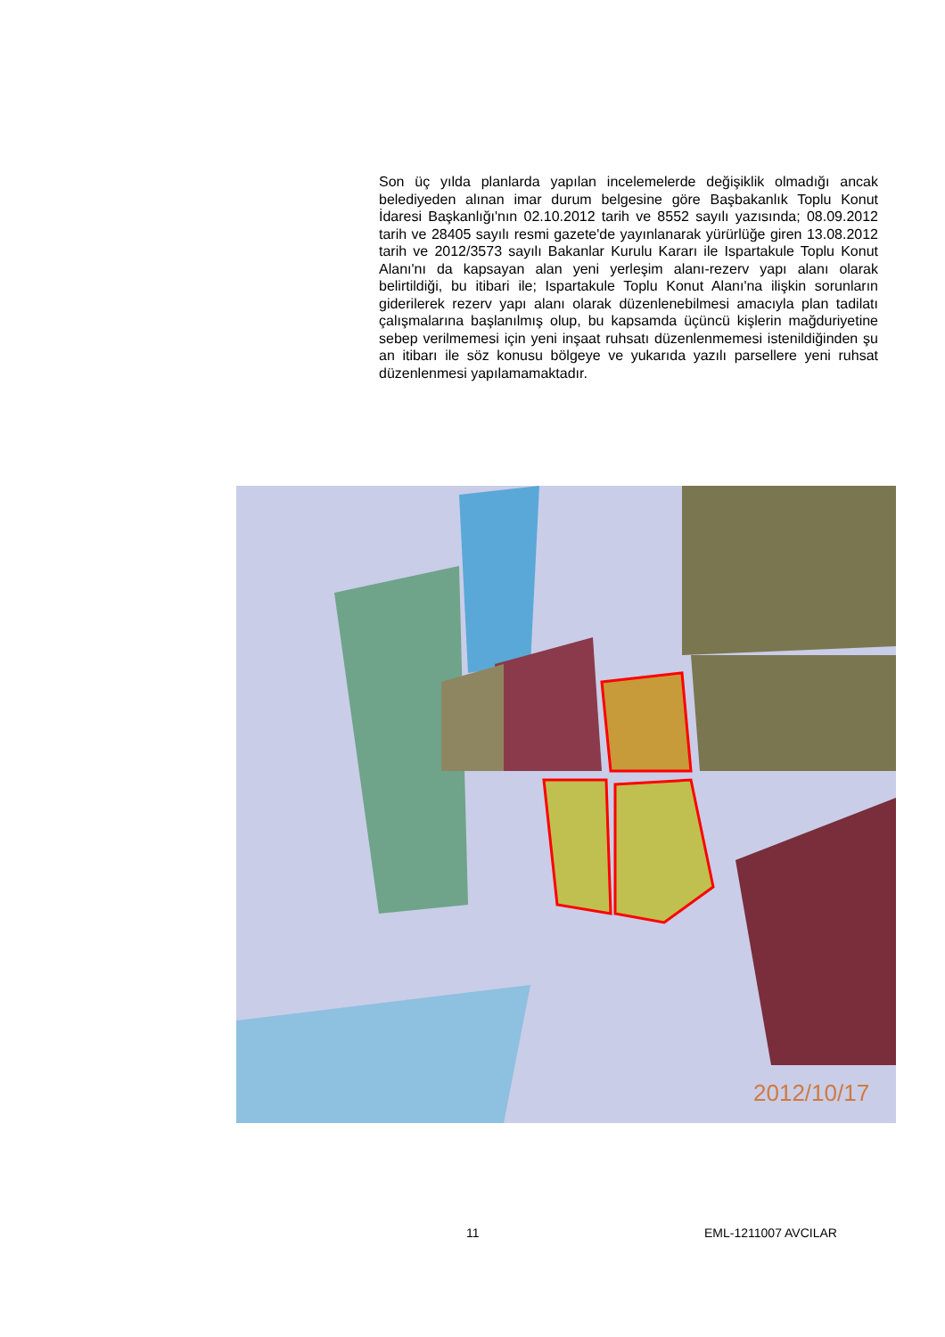Son üç yılda planlarda yapılan incelemelerde değişiklik olmadığı ancak belediyeden alınan imar durum belgesine göre Başbakanlık Toplu Konut İdaresi Başkanlığı'nın 02.10.2012 tarih ve 8552 sayılı yazısında; 08.09.2012 tarih ve 28405 sayılı resmi gazete'de yayınlanarak yürürlüğe giren 13.08.2012 tarih ve 2012/3573 sayılı Bakanlar Kurulu Kararı ile Ispartakule Toplu Konut Alanı'nı da kapsayan alan yeni yerleşim alanı-rezerv yapı alanı olarak belirtildiği, bu itibari ile; Ispartakule Toplu Konut Alanı'na ilişkin sorunların giderilerek rezerv yapı alanı olarak düzenlenebilmesi amacıyla plan tadilatı çalışmalarına başlanılmış olup, bu kapsamda üçüncü kişlerin mağduriyetine sebep verilmemesi için yeni inşaat ruhsatı düzenlenmemesi istenildiğinden şu an itibarı ile söz konusu bölgeye ve yukarıda yazılı parsellere yeni ruhsat düzenlenmesi yapılamamaktadır.
2012/10/17
11 EML-1211007 AVCILAR